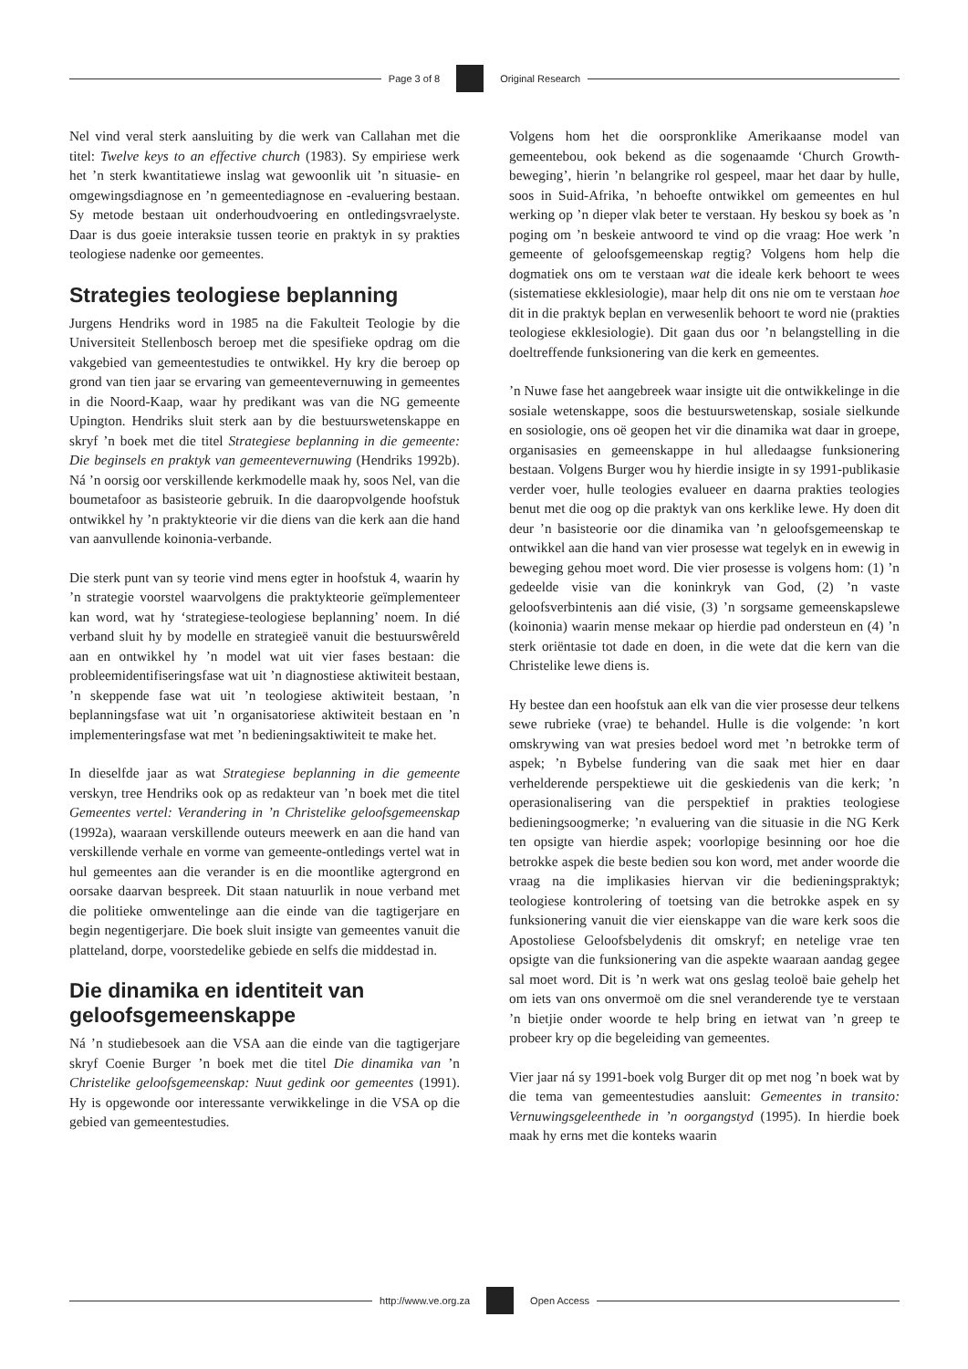Page 3 of 8 Original Research
Nel vind veral sterk aansluiting by die werk van Callahan met die titel: Twelve keys to an effective church (1983). Sy empiriese werk het ’n sterk kwantitatiewe inslag wat gewoonlik uit ’n situasie- en omgewingsdiagnose en ’n gemeentediagnose en -evaluering bestaan. Sy metode bestaan uit onderhoudvoering en ontledingsvraelyste. Daar is dus goeie interaksie tussen teorie en praktyk in sy prakties teologiese nadenke oor gemeentes.
Strategies teologiese beplanning
Jurgens Hendriks word in 1985 na die Fakulteit Teologie by die Universiteit Stellenbosch beroep met die spesifieke opdrag om die vakgebied van gemeentestudies te ontwikkel. Hy kry die beroep op grond van tien jaar se ervaring van gemeentevernuwing in gemeentes in die Noord-Kaap, waar hy predikant was van die NG gemeente Upington. Hendriks sluit sterk aan by die bestuurswetenskappe en skryf ’n boek met die titel Strategiese beplanning in die gemeente: Die beginsels en praktyk van gemeentevernuwing (Hendriks 1992b). Ná ’n oorsig oor verskillende kerkmodelle maak hy, soos Nel, van die boumetafoor as basisteorie gebruik. In die daaropvolgende hoofstuk ontwikkel hy ’n praktykteorie vir die diens van die kerk aan die hand van aanvullende koinonia-verbande.
Die sterk punt van sy teorie vind mens egter in hoofstuk 4, waarin hy ’n strategie voorstel waarvolgens die praktykteorie geïmplementeer kan word, wat hy ‘strategiese-teologiese beplanning’ noem. In dié verband sluit hy by modelle en strategieë vanuit die bestuurswêreld aan en ontwikkel hy ’n model wat uit vier fases bestaan: die probleemidentifiseringsfase wat uit ’n diagnostiese aktiwiteit bestaan, ’n skeppende fase wat uit ’n teologiese aktiwiteit bestaan, ’n beplanningsfase wat uit ’n organisatoriese aktiwiteit bestaan en ’n implementeringsfase wat met ’n bedieningsaktiwiteit te make het.
In dieselfde jaar as wat Strategiese beplanning in die gemeente verskyn, tree Hendriks ook op as redakteur van ’n boek met die titel Gemeentes vertel: Verandering in ’n Christelike geloofsgemeenskap (1992a), waaraan verskillende outeurs meewerk en aan die hand van verskillende verhale en vorme van gemeente-ontledings vertel wat in hul gemeentes aan die verander is en die moontlike agtergrond en oorsake daarvan bespreek. Dit staan natuurlik in noue verband met die politieke omwentelinge aan die einde van die tagtigerjare en begin negentigerjare. Die boek sluit insigte van gemeentes vanuit die platteland, dorpe, voorstedelike gebiede en selfs die middestad in.
Die dinamika en identiteit van geloofsgemeenskappe
Ná ’n studiebesoek aan die VSA aan die einde van die tagtigerjare skryf Coenie Burger ’n boek met die titel Die dinamika van ’n Christelike geloofsgemeenskap: Nuut gedink oor gemeentes (1991). Hy is opgewonde oor interessante verwikkelinge in die VSA op die gebied van gemeentestudies.
Volgens hom het die oorspronklike Amerikaanse model van gemeentebou, ook bekend as die sogenaamde ‘Church Growth-beweging’, hierin ’n belangrike rol gespeel, maar het daar by hulle, soos in Suid-Afrika, ’n behoefte ontwikkel om gemeentes en hul werking op ’n dieper vlak beter te verstaan. Hy beskou sy boek as ’n poging om ’n beskeie antwoord te vind op die vraag: Hoe werk ’n gemeente of geloofsgemeenskap regtig? Volgens hom help die dogmatiek ons om te verstaan wat die ideale kerk behoort te wees (sistematiese ekklesiologie), maar help dit ons nie om te verstaan hoe dit in die praktyk beplan en verwesenlik behoort te word nie (prakties teologiese ekklesiologie). Dit gaan dus oor ’n belangstelling in die doeltreffende funksionering van die kerk en gemeentes.
’n Nuwe fase het aangebreek waar insigte uit die ontwikkelinge in die sosiale wetenskappe, soos die bestuurswetenskap, sosiale sielkunde en sosiologie, ons oë geopen het vir die dinamika wat daar in groepe, organisasies en gemeenskappe in hul alledaagse funksionering bestaan. Volgens Burger wou hy hierdie insigte in sy 1991-publikasie verder voer, hulle teologies evalueer en daarna prakties teologies benut met die oog op die praktyk van ons kerklike lewe. Hy doen dit deur ’n basisteorie oor die dinamika van ’n geloofsgemeenskap te ontwikkel aan die hand van vier prosesse wat tegelyk en in ewewig in beweging gehou moet word. Die vier prosesse is volgens hom: (1) ’n gedeelde visie van die koninkryk van God, (2) ’n vaste geloofsverbintenis aan dié visie, (3) ’n sorgsame gemeenskapslewe (koinonia) waarin mense mekaar op hierdie pad ondersteun en (4) ’n sterk oriëntasie tot dade en doen, in die wete dat die kern van die Christelike lewe diens is.
Hy bestee dan een hoofstuk aan elk van die vier prosesse deur telkens sewe rubrieke (vrae) te behandel. Hulle is die volgende: ’n kort omskrywing van wat presies bedoel word met ’n betrokke term of aspek; ’n Bybelse fundering van die saak met hier en daar verhelderende perspektiewe uit die geskiedenis van die kerk; ’n operasionalisering van die perspektief in prakties teologiese bedieningsoogmerke; ’n evaluering van die situasie in die NG Kerk ten opsigte van hierdie aspek; voorlopige besinning oor hoe die betrokke aspek die beste bedien sou kon word, met ander woorde die vraag na die implikasies hiervan vir die bedieningspraktyk; teologiese kontrolering of toetsing van die betrokke aspek en sy funksionering vanuit die vier eienskappe van die ware kerk soos die Apostoliese Geloofsbelydenis dit omskryf; en netelige vrae ten opsigte van die funksionering van die aspekte waaraan aandag gegee sal moet word. Dit is ’n werk wat ons geslag teoloë baie gehelp het om iets van ons onvermoë om die snel veranderende tye te verstaan ’n bietjie onder woorde te help bring en ietwat van ’n greep te probeer kry op die begeleiding van gemeentes.
Vier jaar ná sy 1991-boek volg Burger dit op met nog ’n boek wat by die tema van gemeentestudies aansluit: Gemeentes in transito: Vernuwingsgeleenthede in ’n oorgangstyd (1995). In hierdie boek maak hy erns met die konteks waarin
http://www.ve.org.za Open Access